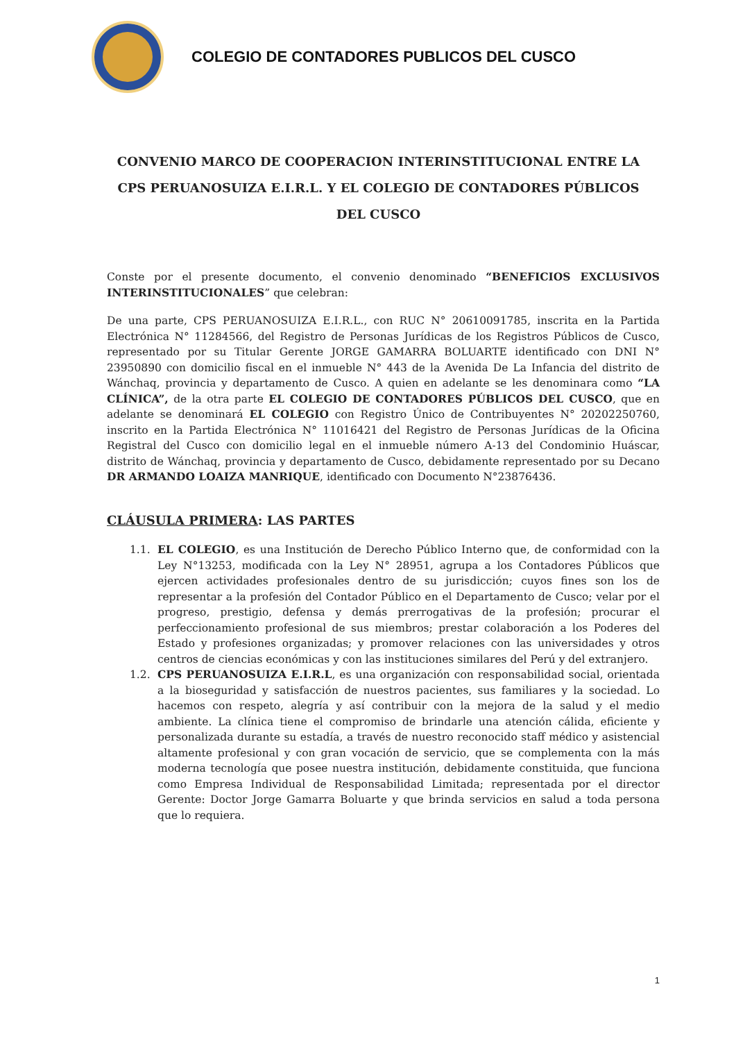COLEGIO DE CONTADORES PUBLICOS DEL CUSCO
CONVENIO MARCO DE COOPERACION INTERINSTITUCIONAL ENTRE LA CPS PERUANOSUIZA E.I.R.L. Y EL COLEGIO DE CONTADORES PÚBLICOS DEL CUSCO
Conste por el presente documento, el convenio denominado “BENEFICIOS EXCLUSIVOS INTERINSTITUCIONALES” que celebran:
De una parte, CPS PERUANOSUIZA E.I.R.L., con RUC N° 20610091785, inscrita en la Partida Electrónica N° 11284566, del Registro de Personas Jurídicas de los Registros Públicos de Cusco, representado por su Titular Gerente JORGE GAMARRA BOLUARTE identificado con DNI N° 23950890 con domicilio fiscal en el inmueble N° 443 de la Avenida De La Infancia del distrito de Wánchaq, provincia y departamento de Cusco. A quien en adelante se les denominara como “LA CLÍNICA”, de la otra parte EL COLEGIO DE CONTADORES PÚBLICOS DEL CUSCO, que en adelante se denominará EL COLEGIO con Registro Único de Contribuyentes N° 20202250760, inscrito en la Partida Electrónica N° 11016421 del Registro de Personas Jurídicas de la Oficina Registral del Cusco con domicilio legal en el inmueble número A-13 del Condominio Huáscar, distrito de Wánchaq, provincia y departamento de Cusco, debidamente representado por su Decano DR ARMANDO LOAIZA MANRIQUE, identificado con Documento N°23876436.
CLÁUSULA PRIMERA: LAS PARTES
1.1. EL COLEGIO, es una Institución de Derecho Público Interno que, de conformidad con la Ley N°13253, modificada con la Ley N° 28951, agrupa a los Contadores Públicos que ejercen actividades profesionales dentro de su jurisdicción; cuyos fines son los de representar a la profesión del Contador Público en el Departamento de Cusco; velar por el progreso, prestigio, defensa y demás prerrogativas de la profesión; procurar el perfeccionamiento profesional de sus miembros; prestar colaboración a los Poderes del Estado y profesiones organizadas; y promover relaciones con las universidades y otros centros de ciencias económicas y con las instituciones similares del Perú y del extranjero.
1.2. CPS PERUANOSUIZA E.I.R.L, es una organización con responsabilidad social, orientada a la bioseguridad y satisfacción de nuestros pacientes, sus familiares y la sociedad. Lo hacemos con respeto, alegría y así contribuir con la mejora de la salud y el medio ambiente. La clínica tiene el compromiso de brindarle una atención cálida, eficiente y personalizada durante su estadía, a través de nuestro reconocido staff médico y asistencial altamente profesional y con gran vocación de servicio, que se complementa con la más moderna tecnología que posee nuestra institución, debidamente constituida, que funciona como Empresa Individual de Responsabilidad Limitada; representada por el director Gerente: Doctor Jorge Gamarra Boluarte y que brinda servicios en salud a toda persona que lo requiera.
1